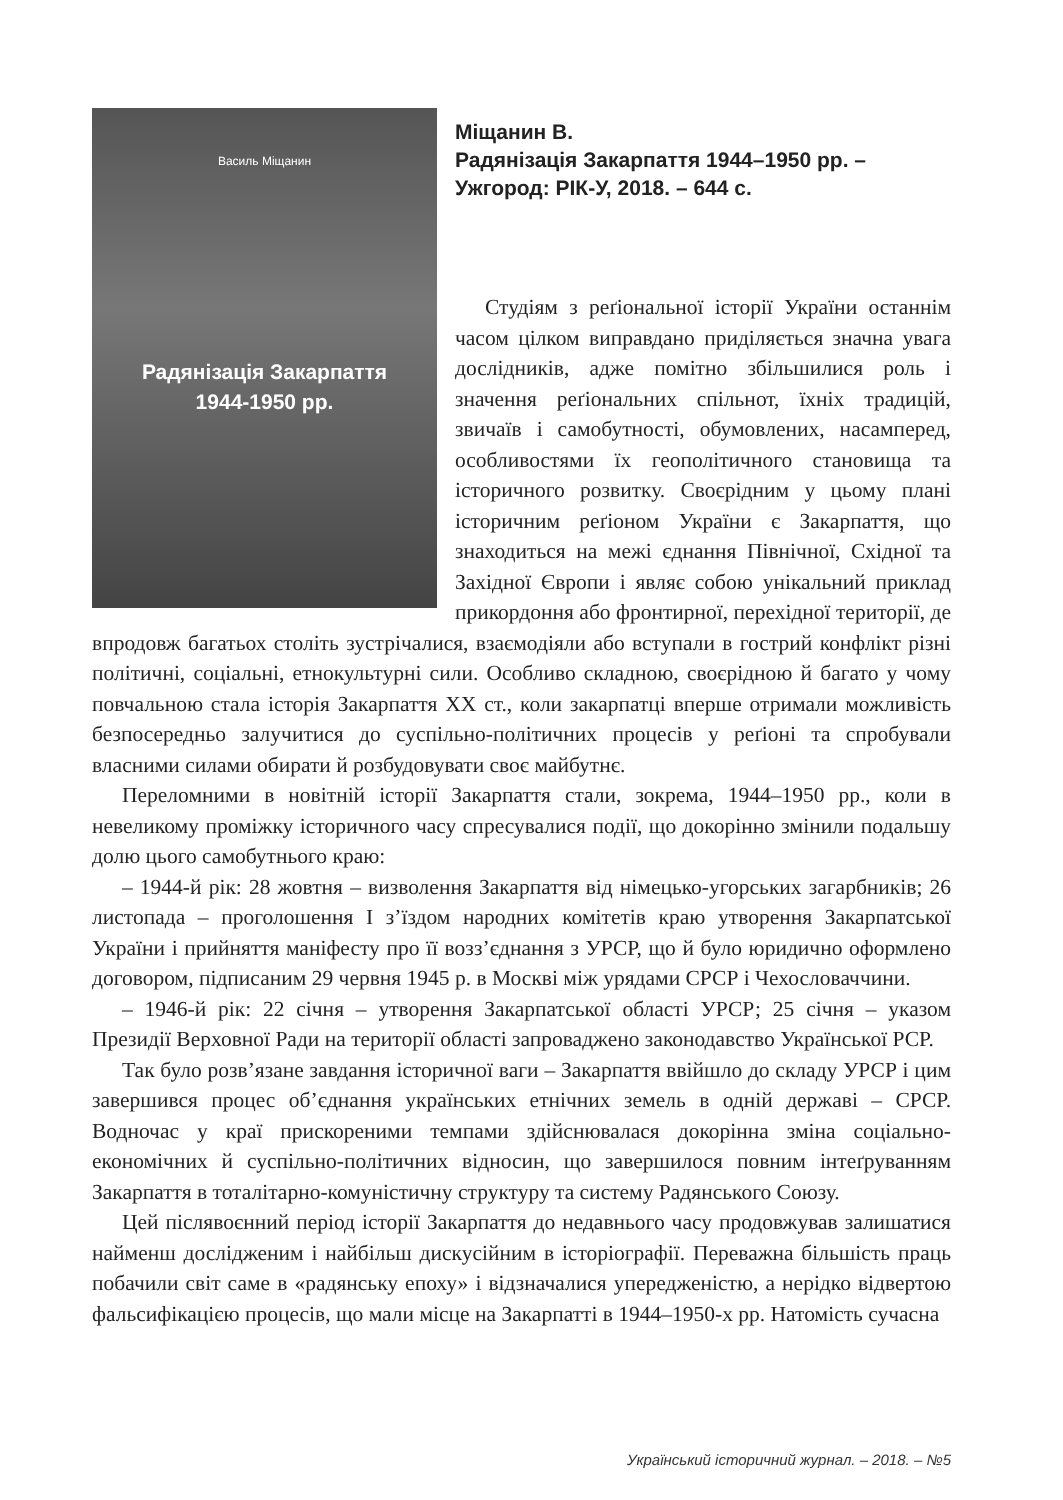Василь Міщанин
Радянізація Закарпаття
1944-1950 рр.
Міщанин В.
Радянізація Закарпаття 1944–1950 рр. –
Ужгород: РІК-У, 2018. – 644 с.
Студіям з реґіональної історії України останнім часом цілком виправдано приділяється значна увага дослідників, адже помітно збільшилися роль і значення реґіональних спільнот, їхніх традицій, звичаїв і самобутності, обумовлених, насамперед, особливостями їх геополітичного становища та історичного розвитку. Своєрідним у цьому плані історичним реґіоном України є Закарпаття, що знаходиться на межі єднання Північної, Східної та Західної Європи і являє собою унікальний приклад прикордоння або фронтирної, перехідної території, де впродовж багатьох століть зустрічалися, взаємодіяли або вступали в гострий конфлікт різні політичні, соціальні, етнокультурні сили. Особливо складною, своєрідною й багато у чому повчальною стала історія Закарпаття ХХ ст., коли закарпатці вперше отримали можливість безпосередньо залучитися до суспільно-політичних процесів у реґіоні та спробували власними силами обирати й розбудовувати своє майбутнє.
Переломними в новітній історії Закарпаття стали, зокрема, 1944–1950 рр., коли в невеликому проміжку історичного часу спресувалися події, що докорінно змінили подальшу долю цього самобутнього краю:
– 1944-й рік: 28 жовтня – визволення Закарпаття від німецько-угорських загарбників; 26 листопада – проголошення І з’їздом народних комітетів краю утворення Закарпатської України і прийняття маніфесту про її возз’єднання з УРСР, що й було юридично оформлено договором, підписаним 29 червня 1945 р. в Москві між урядами СРСР і Чехословаччини.
– 1946-й рік: 22 січня – утворення Закарпатської області УРСР; 25 січня – указом Президії Верховної Ради на території області запроваджено законодавство Української РСР.
Так було розв’язане завдання історичної ваги – Закарпаття ввійшло до складу УРСР і цим завершився процес об’єднання українських етнічних земель в одній державі – СРСР. Водночас у краї прискореними темпами здійснювалася докорінна зміна соціально-економічних й суспільно-політичних відносин, що завершилося повним інтеґруванням Закарпаття в тоталітарно-комуністичну структуру та систему Радянського Союзу.
Цей післявоєнний період історії Закарпаття до недавнього часу продовжував залишатися найменш дослідженим і найбільш дискусійним в історіографії. Переважна більшість праць побачили світ саме в «радянську епоху» і відзначалися упередженістю, а нерідко відвертою фальсифікацією процесів, що мали місце на Закарпатті в 1944–1950-х рр. Натомість сучасна
Український історичний журнал. – 2018. – №5